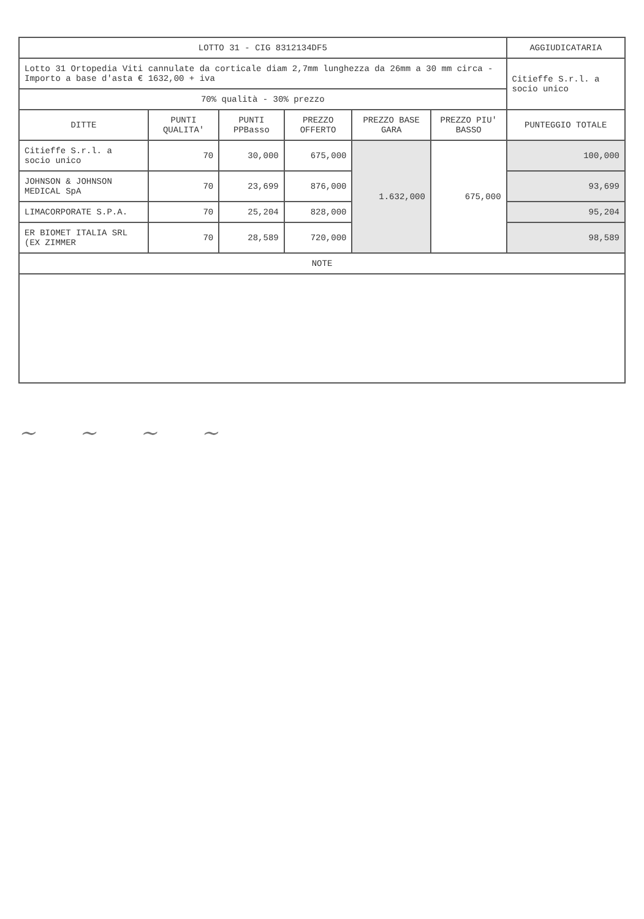| LOTTO 31 - CIG 8312134DF5 | | | | | | AGGIUDICATARIA |
| Lotto 31 Ortopedia Viti cannulate da corticale diam 2,7mm lunghezza da 26mm a 30 mm circa - Importo a base d'asta € 1632,00 + iva | | | | | | Citieffe S.r.l. a socio unico |
| 70% qualità - 30% prezzo | | | | | | |
| DITTE | PUNTI QUALITA' | PUNTI PPBasso | PREZZO OFFERTO | PREZZO BASE GARA | PREZZO PIU' BASSO | PUNTEGGIO TOTALE |
| Citieffe S.r.l. a socio unico | 70 | 30,000 | 675,000 | 1.632,000 | 675,000 | 100,000 |
| JOHNSON & JOHNSON MEDICAL SpA | 70 | 23,699 | 876,000 | | | 93,699 |
| LIMACORPORATE S.P.A. | 70 | 25,204 | 828,000 | | | 95,204 |
| ER BIOMET ITALIA SRL (EX ZIMMER | 70 | 28,589 | 720,000 | | | 98,589 |
| NOTE | | | | | | |
~ ~ ~ ~